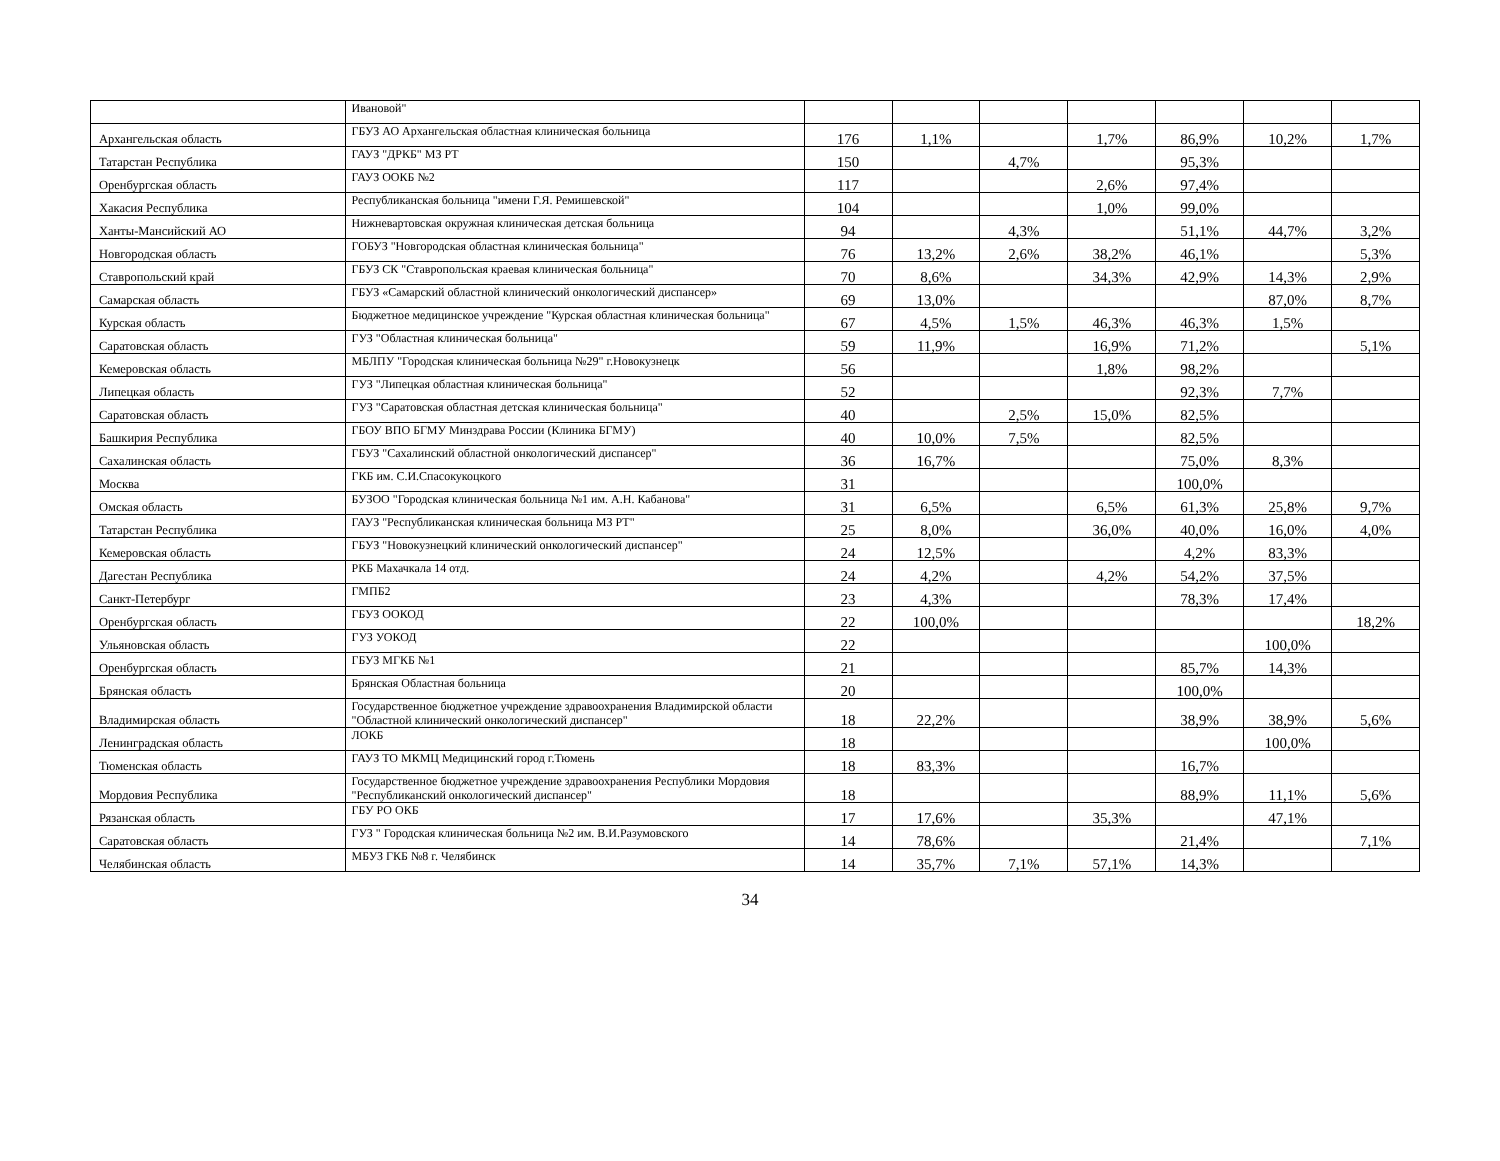| | Ивановой" | | | | | | | |
| Архангельская область | ГБУЗ АО Архангельская областная клиническая больница | 176 | 1,1% | | 1,7% | 86,9% | 10,2% | 1,7% |
| Татарстан Республика | ГАУЗ "ДРКБ" МЗ РТ | 150 | | 4,7% | | 95,3% | | |
| Оренбургская область | ГАУЗ ООКБ №2 | 117 | | | 2,6% | 97,4% | | |
| Хакасия Республика | Республиканская больница "имени Г.Я. Ремишевской" | 104 | | | 1,0% | 99,0% | | |
| Ханты-Мансийский АО | Нижневартовская окружная клиническая детская больница | 94 | | 4,3% | | 51,1% | 44,7% | 3,2% |
| Новгородская область | ГОБУЗ "Новгородская областная клиническая больница" | 76 | 13,2% | 2,6% | 38,2% | 46,1% | | 5,3% |
| Ставропольский край | ГБУЗ СК "Ставропольская краевая клиническая больница" | 70 | 8,6% | | 34,3% | 42,9% | 14,3% | 2,9% |
| Самарская область | ГБУЗ «Самарский областной клинический онкологический диспансер» | 69 | 13,0% | | | | 87,0% | 8,7% |
| Курская область | Бюджетное медицинское учреждение "Курская областная клиническая больница" | 67 | 4,5% | 1,5% | 46,3% | 46,3% | 1,5% | |
| Саратовская область | ГУЗ "Областная клиническая больница" | 59 | 11,9% | | 16,9% | 71,2% | | 5,1% |
| Кемеровская область | МБЛПУ "Городская клиническая больница №29" г.Новокузнецк | 56 | | | 1,8% | 98,2% | | |
| Липецкая область | ГУЗ "Липецкая областная клиническая больница" | 52 | | | | 92,3% | 7,7% | |
| Саратовская область | ГУЗ "Саратовская областная детская клиническая больница" | 40 | | 2,5% | 15,0% | 82,5% | | |
| Башкирия Республика | ГБОУ ВПО БГМУ Минздрава России (Клиника БГМУ) | 40 | 10,0% | 7,5% | | 82,5% | | |
| Сахалинская область | ГБУЗ "Сахалинский областной онкологический диспансер" | 36 | 16,7% | | | 75,0% | 8,3% | |
| Москва | ГКБ им. С.И.Спасокукоцкого | 31 | | | | 100,0% | | |
| Омская область | БУЗОО "Городская клиническая больница №1 им. А.Н. Кабанова" | 31 | 6,5% | | 6,5% | 61,3% | 25,8% | 9,7% |
| Татарстан Республика | ГАУЗ "Республиканская клиническая больница МЗ РТ" | 25 | 8,0% | | 36,0% | 40,0% | 16,0% | 4,0% |
| Кемеровская область | ГБУЗ "Новокузнецкий клинический онкологический диспансер" | 24 | 12,5% | | | 4,2% | 83,3% | |
| Дагестан Республика | РКБ Махачкала 14 отд. | 24 | 4,2% | | 4,2% | 54,2% | 37,5% | |
| Санкт-Петербург | ГМПБ2 | 23 | 4,3% | | | 78,3% | 17,4% | |
| Оренбургская область | ГБУЗ ООКОД | 22 | 100,0% | | | | | 18,2% |
| Ульяновская область | ГУЗ УОКОД | 22 | | | | | 100,0% | |
| Оренбургская область | ГБУЗ МГКБ №1 | 21 | | | | 85,7% | 14,3% | |
| Брянская область | Брянская Областная больница | 20 | | | | 100,0% | | |
| Владимирская область | Государственное бюджетное учреждение здравоохранения Владимирской области "Областной клинический онкологический диспансер" | 18 | 22,2% | | | 38,9% | 38,9% | 5,6% |
| Ленинградская область | ЛОКБ | 18 | | | | | 100,0% | |
| Тюменская область | ГАУЗ ТО МКМЦ Медицинский город г.Тюмень | 18 | 83,3% | | | 16,7% | | |
| Мордовия Республика | Государственное бюджетное учреждение здравоохранения Республики Мордовия "Республиканский онкологический диспансер" | 18 | | | | 88,9% | 11,1% | 5,6% |
| Рязанская область | ГБУ РО ОКБ | 17 | 17,6% | | 35,3% | | 47,1% | |
| Саратовская область | ГУЗ " Городская клиническая больница №2 им. В.И.Разумовского | 14 | 78,6% | | | 21,4% | | 7,1% |
| Челябинская область | МБУЗ ГКБ №8 г. Челябинск | 14 | 35,7% | 7,1% | 57,1% | 14,3% | | |
34